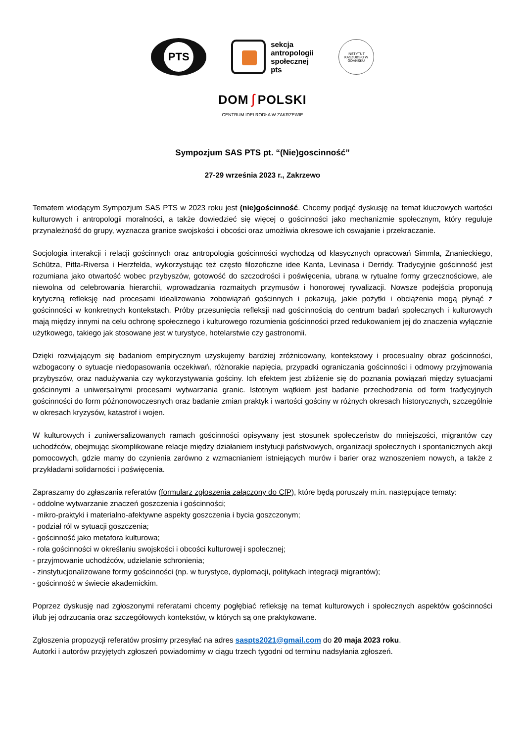PTS
sekcja
antropologii
społecznej
pts
INSTYTUT KASZUBSKI W GDAŃSKU
DOM ʃ POLSKI
CENTRUM IDEI RODŁA W ZAKRZEWIE
Sympozjum SAS PTS pt. “(Nie)goscinność”
27-29 września 2023 r., Zakrzewo
Tematem wiodącym Sympozjum SAS PTS w 2023 roku jest (nie)gościnność. Chcemy podjąć dyskusję na temat kluczowych wartości kulturowych i antropologii moralności, a także dowiedzieć się więcej o gościnności jako mechanizmie społecznym, który reguluje przynależność do grupy, wyznacza granice swojskości i obcości oraz umożliwia okresowe ich oswajanie i przekraczanie.
Socjologia interakcji i relacji gościnnych oraz antropologia gościnności wychodzą od klasycznych opracowań Simmla, Znanieckiego, Schütza, Pitta-Riversa i Herzfelda, wykorzystując też często filozoficzne idee Kanta, Levinasa i Derridy. Tradycyjnie gościnność jest rozumiana jako otwartość wobec przybyszów, gotowość do szczodrości i poświęcenia, ubrana w rytualne formy grzecznościowe, ale niewolna od celebrowania hierarchii, wprowadzania rozmaitych przymusów i honorowej rywalizacji. Nowsze podejścia proponują krytyczną refleksję nad procesami idealizowania zobowiązań gościnnych i pokazują, jakie pożytki i obciążenia mogą płynąć z gościnności w konkretnych kontekstach. Próby przesunięcia refleksji nad gościnnością do centrum badań społecznych i kulturowych mają między innymi na celu ochronę społecznego i kulturowego rozumienia gościnności przed redukowaniem jej do znaczenia wyłącznie użytkowego, takiego jak stosowane jest w turystyce, hotelarstwie czy gastronomii.
Dzięki rozwijającym się badaniom empirycznym uzyskujemy bardziej zróżnicowany, kontekstowy i procesualny obraz gościnności, wzbogacony o sytuacje niedopasowania oczekiwań, różnorakie napięcia, przypadki ograniczania gościnności i odmowy przyjmowania przybyszów, oraz nadużywania czy wykorzystywania gościny. Ich efektem jest zbliżenie się do poznania powiązań między sytuacjami gościnnymi a uniwersalnymi procesami wytwarzania granic. Istotnym wątkiem jest badanie przechodzenia od form tradycyjnych gościnności do form późnonowoczesnych oraz badanie zmian praktyk i wartości gościny w różnych okresach historycznych, szczególnie w okresach kryzysów, katastrof i wojen.
W kulturowych i zuniwersalizowanych ramach gościnności opisywany jest stosunek społeczeństw do mniejszości, migrantów czy uchodźców, obejmując skomplikowane relacje między działaniem instytucji państwowych, organizacji społecznych i spontanicznych akcji pomocowych, gdzie mamy do czynienia zarówno z wzmacnianiem istniejących murów i barier oraz wznoszeniem nowych, a także z przykładami solidarności i poświęcenia.
Zapraszamy do zgłaszania referatów (formularz zgłoszenia załączony do CfP), które będą poruszały m.in. następujące tematy:
- oddolne wytwarzanie znaczeń goszczenia i gościnności;
- mikro-praktyki i materialno-afektywne aspekty goszczenia i bycia goszczonym;
- podział ról w sytuacji goszczenia;
- gościnność jako metafora kulturowa;
- rola gościnności w określaniu swojskości i obcości kulturowej i społecznej;
- przyjmowanie uchodźców, udzielanie schronienia;
- zinstytucjonalizowane formy gościnności (np. w turystyce, dyplomacji, politykach integracji migrantów);
- gościnność w świecie akademickim.
Poprzez dyskusję nad zgłoszonymi referatami chcemy pogłębiać refleksję na temat kulturowych i społecznych aspektów gościnności i/lub jej odrzucania oraz szczegółowych kontekstów, w których są one praktykowane.
Zgłoszenia propozycji referatów prosimy przesyłać na adres saspts2021@gmail.com do 20 maja 2023 roku.
Autorki i autorów przyjętych zgłoszeń powiadomimy w ciągu trzech tygodni od terminu nadsyłania zgłoszeń.